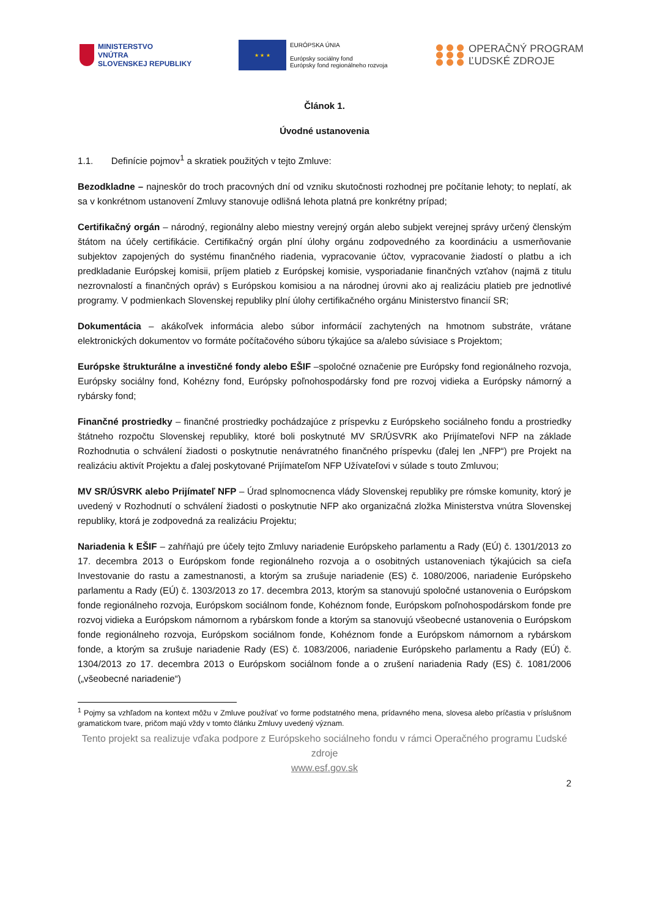MINISTERSTVO
VNÚTRA
SLOVENSKEJ REPUBLIKY
★ ★ ★
EURÓPSKA ÚNIA
Európsky sociálny fond
Európsky fond regionálneho rozvoja
OPERAČNÝ PROGRAM
ĽUDSKÉ ZDROJE
Článok 1.
Úvodné ustanovenia
1.1. Definície pojmov<sup>1</sup> a skratiek použitých v tejto Zmluve:
Bezodkladne – najneskôr do troch pracovných dní od vzniku skutočnosti rozhodnej pre počítanie lehoty; to neplatí, ak sa v konkrétnom ustanovení Zmluvy stanovuje odlišná lehota platná pre konkrétny prípad;
Certifikačný orgán – národný, regionálny alebo miestny verejný orgán alebo subjekt verejnej správy určený členským štátom na účely certifikácie. Certifikačný orgán plní úlohy orgánu zodpovedného za koordináciu a usmerňovanie subjektov zapojených do systému finančného riadenia, vypracovanie účtov, vypracovanie žiadostí o platbu a ich predkladanie Európskej komisii, príjem platieb z Európskej komisie, vysporiadanie finančných vzťahov (najmä z titulu nezrovnalostí a finančných opráv) s Európskou komisiou a na národnej úrovni ako aj realizáciu platieb pre jednotlivé programy. V podmienkach Slovenskej republiky plní úlohy certifikačného orgánu Ministerstvo financií SR;
Dokumentácia – akákoľvek informácia alebo súbor informácií zachytených na hmotnom substráte, vrátane elektronických dokumentov vo formáte počítačového súboru týkajúce sa a/alebo súvisiace s Projektom;
Európske štrukturálne a investičné fondy alebo EŠIF –spoločné označenie pre Európsky fond regionálneho rozvoja, Európsky sociálny fond, Kohézny fond, Európsky poľnohospodársky fond pre rozvoj vidieka a Európsky námorný a rybársky fond;
Finančné prostriedky – finančné prostriedky pochádzajúce z príspevku z Európskeho sociálneho fondu a prostriedky štátneho rozpočtu Slovenskej republiky, ktoré boli poskytnuté MV SR/ÚSVRK ako Prijímateľovi NFP na základe Rozhodnutia o schválení žiadosti o poskytnutie nenávratného finančného príspevku (ďalej len „NFP“) pre Projekt na realizáciu aktivít Projektu a ďalej poskytované Prijímateľom NFP Užívateľovi v súlade s touto Zmluvou;
MV SR/ÚSVRK alebo Prijímateľ NFP – Úrad splnomocnenca vlády Slovenskej republiky pre rómske komunity, ktorý je uvedený v Rozhodnutí o schválení žiadosti o poskytnutie NFP ako organizačná zložka Ministerstva vnútra Slovenskej republiky, ktorá je zodpovedná za realizáciu Projektu;
Nariadenia k EŠIF – zahŕňajú pre účely tejto Zmluvy nariadenie Európskeho parlamentu a Rady (EÚ) č. 1301/2013 zo 17. decembra 2013 o Európskom fonde regionálneho rozvoja a o osobitných ustanoveniach týkajúcich sa cieľa Investovanie do rastu a zamestnanosti, a ktorým sa zrušuje nariadenie (ES) č. 1080/2006, nariadenie Európskeho parlamentu a Rady (EÚ) č. 1303/2013 zo 17. decembra 2013, ktorým sa stanovujú spoločné ustanovenia o Európskom fonde regionálneho rozvoja, Európskom sociálnom fonde, Kohéznom fonde, Európskom poľnohospodárskom fonde pre rozvoj vidieka a Európskom námornom a rybárskom fonde a ktorým sa stanovujú všeobecné ustanovenia o Európskom fonde regionálneho rozvoja, Európskom sociálnom fonde, Kohéznom fonde a Európskom námornom a rybárskom fonde, a ktorým sa zrušuje nariadenie Rady (ES) č. 1083/2006, nariadenie Európskeho parlamentu a Rady (EÚ) č. 1304/2013 zo 17. decembra 2013 o Európskom sociálnom fonde a o zrušení nariadenia Rady (ES) č. 1081/2006 („všeobecné nariadenie“)
<sup>1</sup> Pojmy sa vzhľadom na kontext môžu v Zmluve používať vo forme podstatného mena, prídavného mena, slovesa alebo príčastia v príslušnom gramatickom tvare, pričom majú vždy v tomto článku Zmluvy uvedený význam.
Tento projekt sa realizuje vďaka podpore z Európskeho sociálneho fondu v rámci Operačného programu Ľudské zdroje
www.esf.gov.sk
2